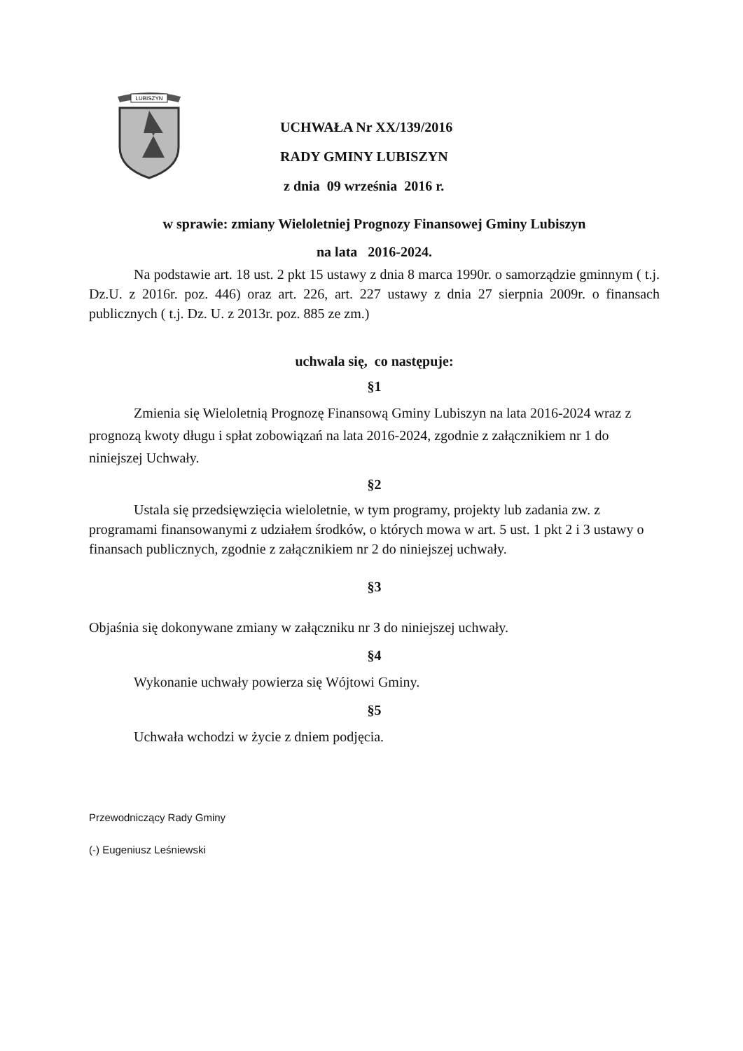LUBISZYN
UCHWAŁA Nr XX/139/2016
RADY GMINY LUBISZYN
z dnia 09 września 2016 r.
w sprawie: zmiany Wieloletniej Prognozy Finansowej Gminy Lubiszyn
na lata 2016-2024.
Na podstawie art. 18 ust. 2 pkt 15 ustawy z dnia 8 marca 1990r. o samorządzie gminnym ( t.j. Dz.U. z 2016r. poz. 446) oraz art. 226, art. 227 ustawy z dnia 27 sierpnia 2009r. o finansach publicznych ( t.j. Dz. U. z 2013r. poz. 885 ze zm.)
uchwala się, co następuje:
§1
Zmienia się Wieloletnią Prognozę Finansową Gminy Lubiszyn na lata 2016-2024 wraz z prognozą kwoty długu i spłat zobowiązań na lata 2016-2024, zgodnie z załącznikiem nr 1 do niniejszej Uchwały.
§2
Ustala się przedsięwzięcia wieloletnie, w tym programy, projekty lub zadania zw. z programami finansowanymi z udziałem środków, o których mowa w art. 5 ust. 1 pkt 2 i 3 ustawy o finansach publicznych, zgodnie z załącznikiem nr 2 do niniejszej uchwały.
§3
Objaśnia się dokonywane zmiany w załączniku nr 3 do niniejszej uchwały.
§4
Wykonanie uchwały powierza się Wójtowi Gminy.
§5
Uchwała wchodzi w życie z dniem podjęcia.
Przewodniczący Rady Gminy
(-) Eugeniusz Leśniewski